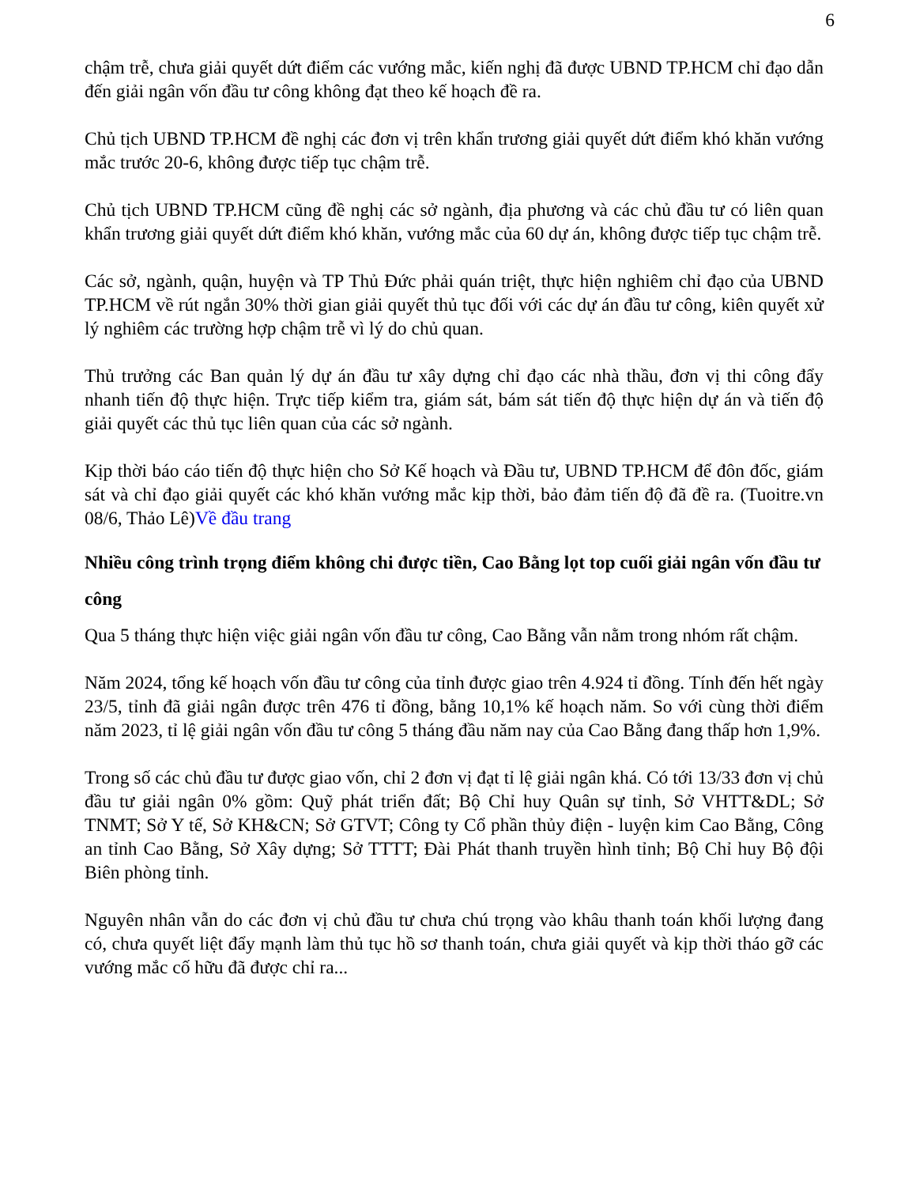6
chậm trễ, chưa giải quyết dứt điểm các vướng mắc, kiến nghị đã được UBND TP.HCM chỉ đạo dẫn đến giải ngân vốn đầu tư công không đạt theo kế hoạch đề ra.
Chủ tịch UBND TP.HCM đề nghị các đơn vị trên khẩn trương giải quyết dứt điểm khó khăn vướng mắc trước 20-6, không được tiếp tục chậm trễ.
Chủ tịch UBND TP.HCM cũng đề nghị các sở ngành, địa phương và các chủ đầu tư có liên quan khẩn trương giải quyết dứt điểm khó khăn, vướng mắc của 60 dự án, không được tiếp tục chậm trễ.
Các sở, ngành, quận, huyện và TP Thủ Đức phải quán triệt, thực hiện nghiêm chỉ đạo của UBND TP.HCM về rút ngắn 30% thời gian giải quyết thủ tục đối với các dự án đầu tư công, kiên quyết xử lý nghiêm các trường hợp chậm trễ vì lý do chủ quan.
Thủ trưởng các Ban quản lý dự án đầu tư xây dựng chỉ đạo các nhà thầu, đơn vị thi công đẩy nhanh tiến độ thực hiện. Trực tiếp kiểm tra, giám sát, bám sát tiến độ thực hiện dự án và tiến độ giải quyết các thủ tục liên quan của các sở ngành.
Kịp thời báo cáo tiến độ thực hiện cho Sở Kế hoạch và Đầu tư, UBND TP.HCM để đôn đốc, giám sát và chỉ đạo giải quyết các khó khăn vướng mắc kịp thời, bảo đảm tiến độ đã đề ra. (Tuoitre.vn 08/6, Thảo Lê)Về đầu trang
Nhiều công trình trọng điểm không chi được tiền, Cao Bằng lọt top cuối giải ngân vốn đầu tư công
Qua 5 tháng thực hiện việc giải ngân vốn đầu tư công, Cao Bằng vẫn nằm trong nhóm rất chậm.
Năm 2024, tổng kế hoạch vốn đầu tư công của tỉnh được giao trên 4.924 tỉ đồng. Tính đến hết ngày 23/5, tỉnh đã giải ngân được trên 476 tỉ đồng, bằng 10,1% kế hoạch năm. So với cùng thời điểm năm 2023, tỉ lệ giải ngân vốn đầu tư công 5 tháng đầu năm nay của Cao Bằng đang thấp hơn 1,9%.
Trong số các chủ đầu tư được giao vốn, chỉ 2 đơn vị đạt tỉ lệ giải ngân khá. Có tới 13/33 đơn vị chủ đầu tư giải ngân 0% gồm: Quỹ phát triển đất; Bộ Chỉ huy Quân sự tỉnh, Sở VHTT&DL; Sở TNMT; Sở Y tế, Sở KH&CN; Sở GTVT; Công ty Cổ phần thủy điện - luyện kim Cao Bằng, Công an tỉnh Cao Bằng, Sở Xây dựng; Sở TTTT; Đài Phát thanh truyền hình tỉnh; Bộ Chỉ huy Bộ đội Biên phòng tỉnh.
Nguyên nhân vẫn do các đơn vị chủ đầu tư chưa chú trọng vào khâu thanh toán khối lượng đang có, chưa quyết liệt đẩy mạnh làm thủ tục hồ sơ thanh toán, chưa giải quyết và kịp thời tháo gỡ các vướng mắc cố hữu đã được chỉ ra...